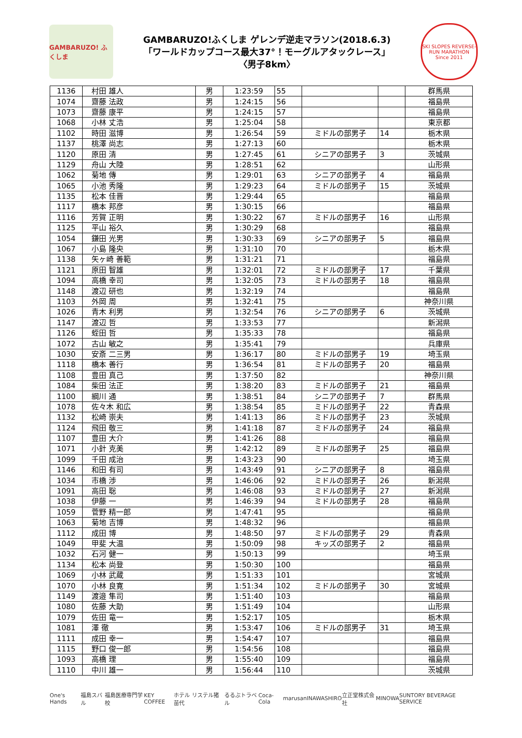GAMBARUZO! ふくしま
GAMBARUZO!ふくしま ゲレンデ逆走マラソン(2018.6.3)
「ワールドカップコース最大37°！モーグルアタックレース」
〈男子8km〉
SKI SLOPES REVERSE-RUN MARATHON Since 2011
| 1136 | 村田 雄人 | 男 | 1:23:59 | 55 | | | 群馬県 |
| 1074 | 齋藤 法政 | 男 | 1:24:15 | 56 | | | 福島県 |
| 1073 | 齋藤 康平 | 男 | 1:24:15 | 57 | | | 福島県 |
| 1068 | 小林 丈浩 | 男 | 1:25:04 | 58 | | | 東京都 |
| 1102 | 時田 滋博 | 男 | 1:26:54 | 59 | ミドルの部男子 | 14 | 栃木県 |
| 1137 | 桃澤 尚志 | 男 | 1:27:13 | 60 | | | 栃木県 |
| 1120 | 原田 清 | 男 | 1:27:45 | 61 | シニアの部男子 | 3 | 茨城県 |
| 1129 | 舟山 大陸 | 男 | 1:28:51 | 62 | | | 山形県 |
| 1062 | 菊地 傳 | 男 | 1:29:01 | 63 | シニアの部男子 | 4 | 福島県 |
| 1065 | 小池 秀隆 | 男 | 1:29:23 | 64 | ミドルの部男子 | 15 | 茨城県 |
| 1135 | 松本 佳晋 | 男 | 1:29:44 | 65 | | | 福島県 |
| 1117 | 橋本 邦彦 | 男 | 1:30:15 | 66 | | | 福島県 |
| 1116 | 芳賀 正明 | 男 | 1:30:22 | 67 | ミドルの部男子 | 16 | 山形県 |
| 1125 | 平山 裕久 | 男 | 1:30:29 | 68 | | | 福島県 |
| 1054 | 鎌田 光男 | 男 | 1:30:33 | 69 | シニアの部男子 | 5 | 福島県 |
| 1067 | 小島 隆央 | 男 | 1:31:10 | 70 | | | 栃木県 |
| 1138 | 矢ヶ崎 善範 | 男 | 1:31:21 | 71 | | | 福島県 |
| 1121 | 原田 智雄 | 男 | 1:32:01 | 72 | ミドルの部男子 | 17 | 千葉県 |
| 1094 | 高橋 幸司 | 男 | 1:32:05 | 73 | ミドルの部男子 | 18 | 福島県 |
| 1148 | 渡辺 研也 | 男 | 1:32:19 | 74 | | | 福島県 |
| 1103 | 外岡 周 | 男 | 1:32:41 | 75 | | | 神奈川県 |
| 1026 | 青木 利男 | 男 | 1:32:54 | 76 | シニアの部男子 | 6 | 茨城県 |
| 1147 | 渡辺 哲 | 男 | 1:33:53 | 77 | | | 新潟県 |
| 1126 | 蛭田 哲 | 男 | 1:35:33 | 78 | | | 福島県 |
| 1072 | 古山 敏之 | 男 | 1:35:41 | 79 | | | 兵庫県 |
| 1030 | 安斎 二三男 | 男 | 1:36:17 | 80 | ミドルの部男子 | 19 | 埼玉県 |
| 1118 | 橋本 善行 | 男 | 1:36:54 | 81 | ミドルの部男子 | 20 | 福島県 |
| 1108 | 豊田 真己 | 男 | 1:37:50 | 82 | | | 神奈川県 |
| 1084 | 柴田 法正 | 男 | 1:38:20 | 83 | ミドルの部男子 | 21 | 福島県 |
| 1100 | 綱川 通 | 男 | 1:38:51 | 84 | シニアの部男子 | 7 | 群馬県 |
| 1078 | 佐々木 和広 | 男 | 1:38:54 | 85 | ミドルの部男子 | 22 | 青森県 |
| 1132 | 松崎 崇夫 | 男 | 1:41:13 | 86 | ミドルの部男子 | 23 | 茨城県 |
| 1124 | 飛田 敬三 | 男 | 1:41:18 | 87 | ミドルの部男子 | 24 | 福島県 |
| 1107 | 豊田 大介 | 男 | 1:41:26 | 88 | | | 福島県 |
| 1071 | 小針 克美 | 男 | 1:42:12 | 89 | ミドルの部男子 | 25 | 福島県 |
| 1099 | 千田 成治 | 男 | 1:43:23 | 90 | | | 埼玉県 |
| 1146 | 和田 有司 | 男 | 1:43:49 | 91 | シニアの部男子 | 8 | 福島県 |
| 1034 | 市橋 渉 | 男 | 1:46:06 | 92 | ミドルの部男子 | 26 | 新潟県 |
| 1091 | 高田 聡 | 男 | 1:46:08 | 93 | ミドルの部男子 | 27 | 新潟県 |
| 1038 | 伊藤 一 | 男 | 1:46:39 | 94 | ミドルの部男子 | 28 | 福島県 |
| 1059 | 菅野 精一郎 | 男 | 1:47:41 | 95 | | | 福島県 |
| 1063 | 菊地 吉博 | 男 | 1:48:32 | 96 | | | 福島県 |
| 1112 | 成田 博 | 男 | 1:48:50 | 97 | ミドルの部男子 | 29 | 青森県 |
| 1049 | 甲斐 大温 | 男 | 1:50:09 | 98 | キッズの部男子 | 2 | 福島県 |
| 1032 | 石河 健一 | 男 | 1:50:13 | 99 | | | 埼玉県 |
| 1134 | 松本 尚登 | 男 | 1:50:30 | 100 | | | 福島県 |
| 1069 | 小林 武蔵 | 男 | 1:51:33 | 101 | | | 宮城県 |
| 1070 | 小林 良寛 | 男 | 1:51:34 | 102 | ミドルの部男子 | 30 | 宮城県 |
| 1149 | 渡邉 隼司 | 男 | 1:51:40 | 103 | | | 福島県 |
| 1080 | 佐藤 大助 | 男 | 1:51:49 | 104 | | | 山形県 |
| 1079 | 佐田 竜一 | 男 | 1:52:17 | 105 | | | 栃木県 |
| 1081 | 澤 徹 | 男 | 1:53:47 | 106 | ミドルの部男子 | 31 | 埼玉県 |
| 1111 | 成田 幸一 | 男 | 1:54:47 | 107 | | | 福島県 |
| 1115 | 野口 俊一郎 | 男 | 1:54:56 | 108 | | | 福島県 |
| 1093 | 高橋 理 | 男 | 1:55:40 | 109 | | | 福島県 |
| 1110 | 中川 雄一 | 男 | 1:56:44 | 110 | | | 茨城県 |
One's Hands 福島スバル 福島医療専門学校 KEY COFFEE ホテル リステル猪苗代 るるぶトラベル Coca-Cola marusan INAWASHIRO 立正堂株式会社 MINOWA SUNTORY BEVERAGE SERVICE